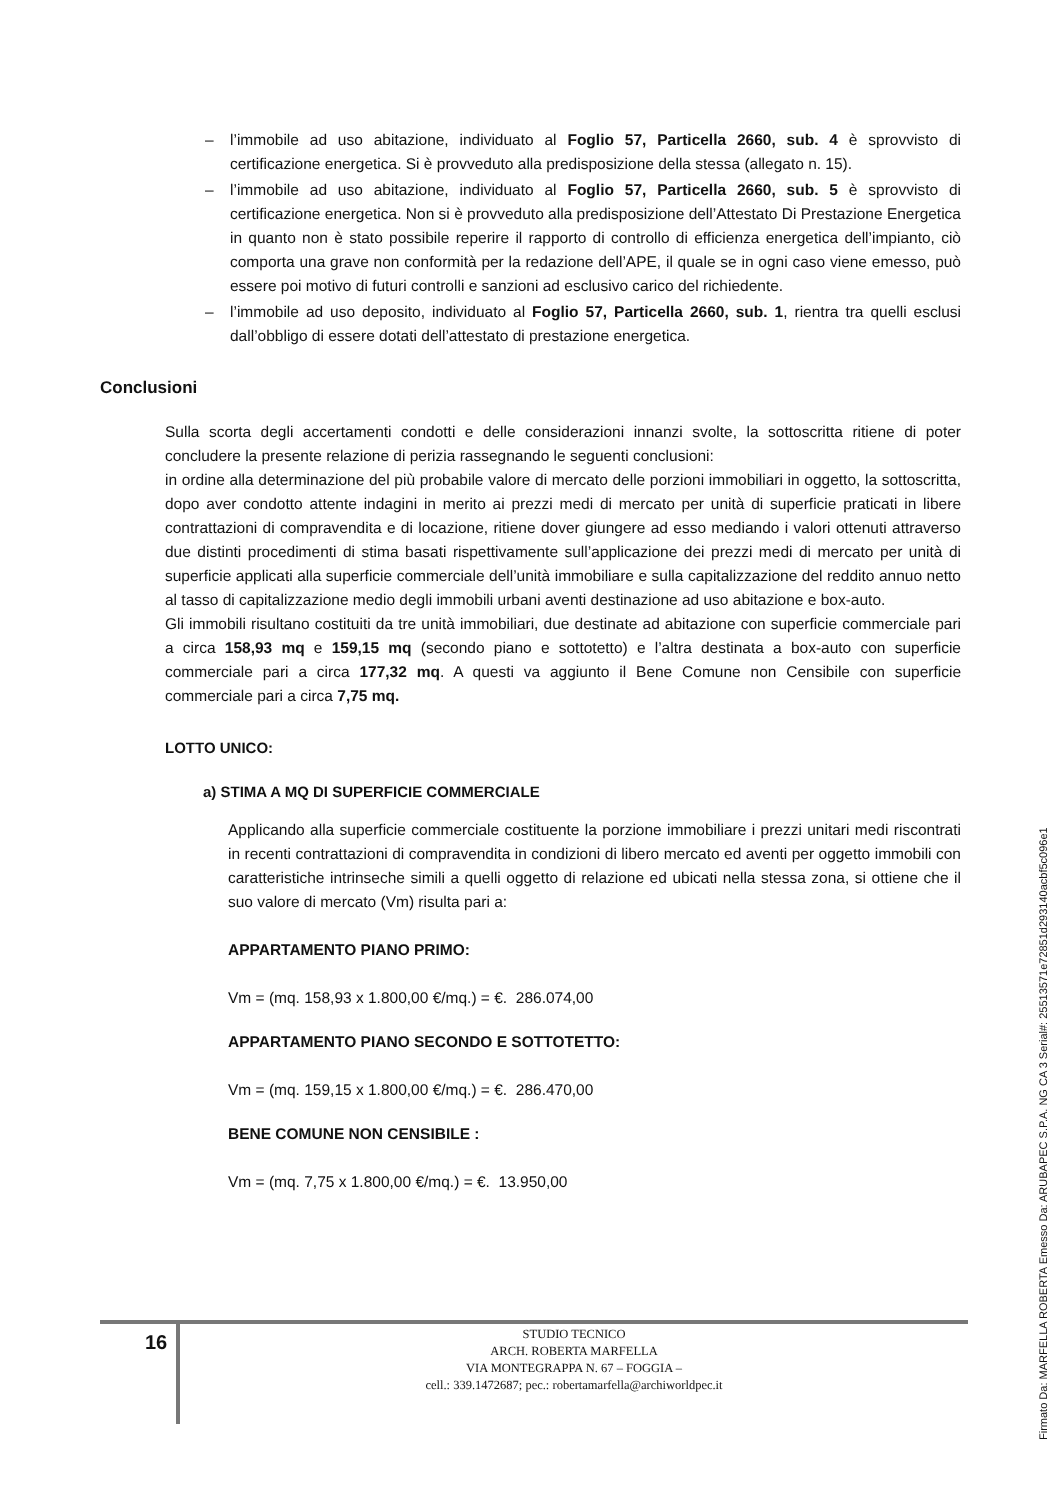– l’immobile ad uso abitazione, individuato al Foglio 57, Particella 2660, sub. 4 è sprovvisto di certificazione energetica. Si è provveduto alla predisposizione della stessa (allegato n. 15).
– l’immobile ad uso abitazione, individuato al Foglio 57, Particella 2660, sub. 5 è sprovvisto di certificazione energetica. Non si è provveduto alla predisposizione dell’Attestato Di Prestazione Energetica in quanto non è stato possibile reperire il rapporto di controllo di efficienza energetica dell’impianto, ciò comporta una grave non conformità per la redazione dell’APE, il quale se in ogni caso viene emesso, può essere poi motivo di futuri controlli e sanzioni ad esclusivo carico del richiedente.
– l’immobile ad uso deposito, individuato al Foglio 57, Particella 2660, sub. 1, rientra tra quelli esclusi dall’obbligo di essere dotati dell’attestato di prestazione energetica.
Conclusioni
Sulla scorta degli accertamenti condotti e delle considerazioni innanzi svolte, la sottoscritta ritiene di poter concludere la presente relazione di perizia rassegnando le seguenti conclusioni:
in ordine alla determinazione del più probabile valore di mercato delle porzioni immobiliari in oggetto, la sottoscritta, dopo aver condotto attente indagini in merito ai prezzi medi di mercato per unità di superficie praticati in libere contrattazioni di compravendita e di locazione, ritiene dover giungere ad esso mediando i valori ottenuti attraverso due distinti procedimenti di stima basati rispettivamente sull’applicazione dei prezzi medi di mercato per unità di superficie applicati alla superficie commerciale dell’unità immobiliare e sulla capitalizzazione del reddito annuo netto al tasso di capitalizzazione medio degli immobili urbani aventi destinazione ad uso abitazione e box-auto.
Gli immobili risultano costituiti da tre unità immobiliari, due destinate ad abitazione con superficie commerciale pari a circa 158,93 mq e 159,15 mq (secondo piano e sottotetto) e l’altra destinata a box-auto con superficie commerciale pari a circa 177,32 mq. A questi va aggiunto il Bene Comune non Censibile con superficie commerciale pari a circa 7,75 mq.
LOTTO UNICO:
a) STIMA A MQ DI SUPERFICIE COMMERCIALE
Applicando alla superficie commerciale costituente la porzione immobiliare i prezzi unitari medi riscontrati in recenti contrattazioni di compravendita in condizioni di libero mercato ed aventi per oggetto immobili con caratteristiche intrinseche simili a quelli oggetto di relazione ed ubicati nella stessa zona, si ottiene che il suo valore di mercato (Vm) risulta pari a:
APPARTAMENTO PIANO PRIMO:
Vm = (mq. 158,93 x 1.800,00 €/mq.) = €. 286.074,00
APPARTAMENTO PIANO SECONDO E SOTTOTETTO:
Vm = (mq. 159,15 x 1.800,00 €/mq.) = €. 286.470,00
BENE COMUNE NON CENSIBILE :
Vm = (mq. 7,75 x 1.800,00 €/mq.) = €. 13.950,00
16
STUDIO TECNICO
ARCH. ROBERTA MARFELLA
VIA MONTEGRAPPA N. 67 – FOGGIA –
cell.: 339.1472687; pec.: robertamarfella@archiworldpec.it
Firmato Da: MARFELLA ROBERTA Emesso Da: ARUBAPEC S.P.A. NG CA 3 Serial#: 25513571e72851d293140acbf5c096e1